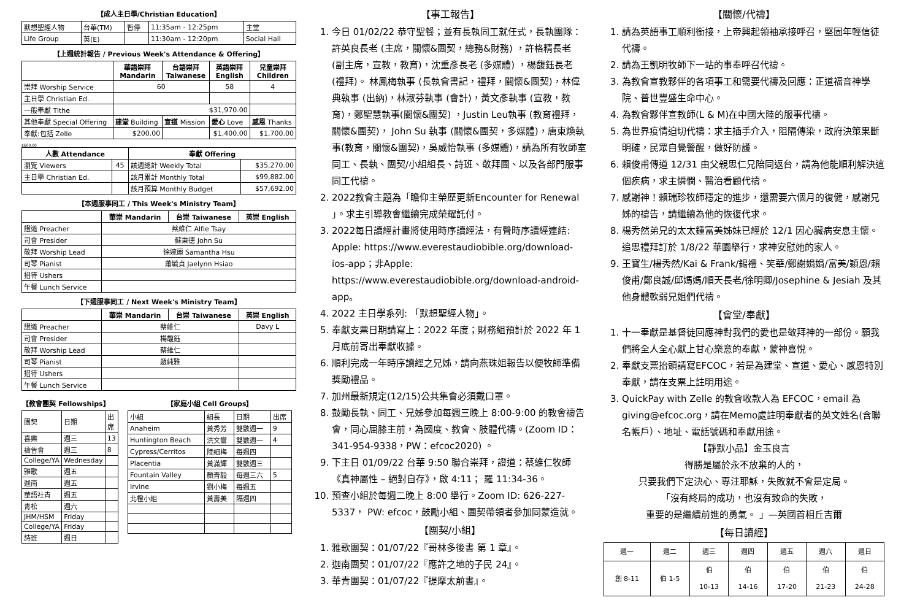【成人主日學/Christian Education】
| 默想聖經人物 | 台華(TM) | 暫停 | 11:35am - 12:25pm | 主堂 |
| Life Group | 英(E) | | 11:30am - 12:20pm | Social Hall |
【上週統計報告 / Previous Week's Attendance & Offering】
| | 華語崇拜 Mandarin | 台語崇拜 Taiwanese | 英語崇拜 English | 兒童崇拜 Children |
| --- | --- | --- | --- | --- |
| 崇拜 Worship Service | 60 | | 58 | 4 |
| 主日學 Christian Ed. | | | | |
| 一般奉獻 Tithe | $31,970.00 | | | |
| 其他奉獻 Special Offering | 建堂 Building | 宣道 Mission | 愛心 Love | 感恩 Thanks |
| 奉獻:包括 Zelle | $200.00 | | $1,400.00 | $1,700.00 |
$600.00
| 人數 Attendance | | 奉獻 Offering | |
| --- | --- | --- | --- |
| 瀏覽 Viewers | 45 | 該週總計 Weekly Total | $35,270.00 |
| 主日學 Christian Ed. | | 該月累計 Monthly Total | $99,882.00 |
| | | 該月預算 Monthly Budget | $57,692.00 |
【本週服事同工 / This Week's Ministry Team】
| | 華崇 Mandarin | 台崇 Taiwanese | 英崇 English |
| --- | --- | --- | --- |
| 證道 Preacher | 蔡維仁 Alfie Tsay | | |
| 司會 Presider | 蘇秉德 John Su | | |
| 敬拜 Worship Lead | 徐婉麗 Samantha Hsu | | |
| 司琴 Pianist | 蕭毓貞 Jaelynn Hsiao | | |
| 招待 Ushers | | | |
| 午餐 Lunch Service | | | |
【下週服事同工 / Next Week's Ministry Team】
| | 華崇 Mandarin | 台崇 Taiwanese | 英崇 English |
| --- | --- | --- | --- |
| 證道 Preacher | 蔡維仁 | | Davy L |
| 司會 Presider | 楊馥鈺 | | |
| 敬拜 Worship Lead | 蔡維仁 | | |
| 司琴 Pianist | 趙純雅 | | |
| 招待 Ushers | | | |
| 午餐 Lunch Service | | | |
【教會團契 Fellowships】
| 團契 | 日期 | 出席 |
| 喜樂 | 週三 | 13 |
| 禱告會 | 週三 | 8 |
| College/YA | Wednesday | |
| 雅歌 | 週五 | |
| 迦南 | 週五 | |
| 華語社青 | 週五 | |
| 青松 | 週六 | |
| JHM/HSM | Friday | |
| College/YA | Friday | |
| 詩班 | 週日 | |
【家庭小組 Cell Groups】
| 小組 | 組長 | 日期 | 出席 |
| Anaheim | 黃秀芳 | 雙數週一 | 9 |
| Huntington Beach | 洪文鸞 | 雙數週一 | 4 |
| Cypress/Cerritos | 陸細梅 | 每週四 | |
| Placentia | 黃滿輝 | 雙數週三 | |
| Fountain Valley | 顏青毅 | 每週三六 | 5 |
| Irvine | 劉小梅 | 每週五 | |
| 北橙小組 | 黃壽美 | 隔週四 | |
【事工報告】
1. 今日 01/02/22 恭守聖餐；並有長執同工就任式，長執團隊：許英良長老 (主席，關懷&團契，總務&財務) ，許格精長老 (副主席，宣教，教育)，沈重彥長老 (多媒體) ，楊馥鈺長老 (禮拜)。 林鳳梅執事 (長執會書記，禮拜，關懷&團契)，林偉典執事 (出納)，林淑芬執事 (會計)，黃文彥執事 (宣教，教育)，鄭聖慧執事(關懷&團契) ，Justin Leu執事 (教育禮拜，關懷&團契)， John Su 執事 (關懷&團契，多媒體)，唐東煥執事(教育，關懷&團契)，吳威怡執事 (多媒體)，請為所有牧師室同工、長執、團契/小組組長、詩班、敬拜團、以及各部門服事同工代禱。
2. 2022教會主題為「瞻仰主榮歷更新Encounter for Renewal 」。求主引導教會繼續完成榮耀託付。
3. 2022每日讀經計畫將使用時序讀經法，有聲時序讀經連結: Apple: https://www.everestaudiobible.org/download-ios-app；非Apple: https://www.everestaudiobible.org/download-android-app。
4. 2022 主日學系列: 「默想聖經人物」。
5. 奉獻支票日期請寫上：2022 年度；財務組預計於 2022 年 1 月底前寄出奉獻收據。
6. 順利完成一年時序讀經之兄姊，請向燕珠姐報告以便牧師準備獎勵禮品。
7. 加州最新規定(12/15)公共集會必須戴口罩。
8. 鼓勵長執、同工、兄姊參加每週三晚上 8:00-9:00 的教會禱告會，同心屈膝主前，為國度、教會、肢體代禱。(Zoom ID：341-954-9338，PW：efcoc2020) 。
9. 下主日 01/09/22 台華 9:50 聯合崇拜，證道：蔡維仁牧師《真神屬性 – 絕對自存》，啟 4:11； 羅 11:34-36。
10. 預查小組於每週二晚上 8:00 舉行。Zoom ID: 626-227-5337， PW: efcoc，鼓勵小組、團契帶領者參加同蒙造就。
【團契/小組】
1. 雅歌團契：01/07/22『哥林多後書 第 1 章』。
2. 迦南團契：01/07/22『應許之地的子民 24』。
3. 華青團契：01/07/22『提摩太前書』。
【關懷/代禱】
1. 請為英語事工順利銜接，上帝興起領袖承接呼召，堅固年輕信徒代禱。
2. 請為王凱明牧師下一站的事奉呼召代禱。
3. 為教會宣教夥伴的各項事工和需要代禱及回應：正道福音神學院、普世豐盛生命中心。
4. 為教會夥伴宣教師(L & M)在中國大陸的服事代禱。
5. 為世界疫情迫切代禱：求主插手介入，阻隔傳染，政府決策果斷明確，民眾自覺警醒，做好防護。
6. 賴俊甫傳道 12/31 由父親思仁兄陪同返台，請為他能順利解決這個疾病，求主憐憫、醫治看顧代禱。
7. 感謝神！賴瑞珍牧師穩定的進步，還需要六個月的復健，感謝兄姊的禱告，請繼續為他的恢復代求。
8. 楊秀然弟兄的太太鍾富美姊妹已經於 12/1 因心臟病安息主懷。追思禮拜訂於 1/8/22 華園舉行，求神安慰她的家人。
9. 王寶生/楊秀然/Kai & Frank/錫禮、笑華/鄭謝娟娟/富美/穎恩/賴俊甫/鄭良誠/邱媽媽/順天長老/徐明卿/Josephine & Jesiah 及其他身體軟弱兄姐們代禱。
【會堂/奉獻】
1. 十一奉獻是基督徒回應神對我們的愛也是敬拜神的一部份。願我們將全人全心獻上甘心樂意的奉獻，蒙神喜悅。
2. 奉獻支票抬頭請寫EFCOC，若是為建堂、宣道、愛心、感恩特別奉獻，請在支票上註明用途。
3. QuickPay with Zelle 的教會收款人為 EFCOC，email 為 giving@efcoc.org，請在Memo處註明奉獻者的英文姓名(含聯名帳戶）、地址、電話號碼和奉獻用途。
【靜默小品】金玉良言
得勝是屬於永不放棄的人的，
只要我們下定決心、專注耶穌，失敗就不會是定局。
「沒有終局的成功，也沒有致命的失敗，
重要的是繼續前進的勇氣。 」—英國首相丘吉爾
【每日讀經】
| 週一 | 週二 | 週三 | 週四 | 週五 | 週六 | 週日 |
| 創 8-11 | 伯 1-5 | 伯 10-13 | 伯 14-16 | 伯 17-20 | 伯 21-23 | 伯 24-28 |